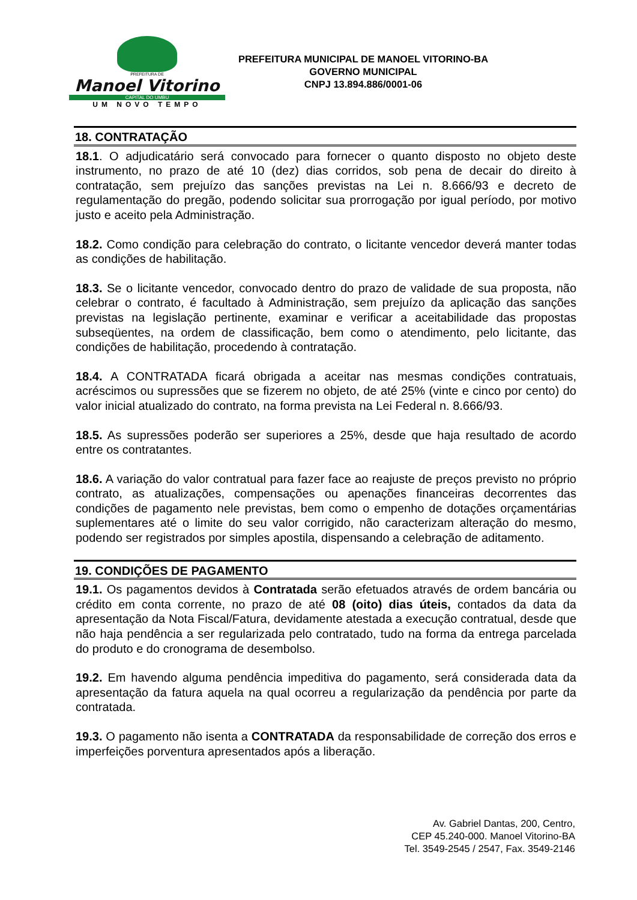PREFEITURA DE
Manoel Vitorino
CAPITAL DO UMBU
UM NOVO TEMPO
PREFEITURA MUNICIPAL DE MANOEL VITORINO-BA
GOVERNO MUNICIPAL
CNPJ 13.894.886/0001-06
18. CONTRATAÇÃO
18.1. O adjudicatário será convocado para fornecer o quanto disposto no objeto deste instrumento, no prazo de até 10 (dez) dias corridos, sob pena de decair do direito à contratação, sem prejuízo das sanções previstas na Lei n. 8.666/93 e decreto de regulamentação do pregão, podendo solicitar sua prorrogação por igual período, por motivo justo e aceito pela Administração.
18.2. Como condição para celebração do contrato, o licitante vencedor deverá manter todas as condições de habilitação.
18.3. Se o licitante vencedor, convocado dentro do prazo de validade de sua proposta, não celebrar o contrato, é facultado à Administração, sem prejuízo da aplicação das sanções previstas na legislação pertinente, examinar e verificar a aceitabilidade das propostas subseqüentes, na ordem de classificação, bem como o atendimento, pelo licitante, das condições de habilitação, procedendo à contratação.
18.4. A CONTRATADA ficará obrigada a aceitar nas mesmas condições contratuais, acréscimos ou supressões que se fizerem no objeto, de até 25% (vinte e cinco por cento) do valor inicial atualizado do contrato, na forma prevista na Lei Federal n. 8.666/93.
18.5. As supressões poderão ser superiores a 25%, desde que haja resultado de acordo entre os contratantes.
18.6. A variação do valor contratual para fazer face ao reajuste de preços previsto no próprio contrato, as atualizações, compensações ou apenações financeiras decorrentes das condições de pagamento nele previstas, bem como o empenho de dotações orçamentárias suplementares até o limite do seu valor corrigido, não caracterizam alteração do mesmo, podendo ser registrados por simples apostila, dispensando a celebração de aditamento.
19. CONDIÇÕES DE PAGAMENTO
19.1. Os pagamentos devidos à Contratada serão efetuados através de ordem bancária ou crédito em conta corrente, no prazo de até 08 (oito) dias úteis, contados da data da apresentação da Nota Fiscal/Fatura, devidamente atestada a execução contratual, desde que não haja pendência a ser regularizada pelo contratado, tudo na forma da entrega parcelada do produto e do cronograma de desembolso.
19.2. Em havendo alguma pendência impeditiva do pagamento, será considerada data da apresentação da fatura aquela na qual ocorreu a regularização da pendência por parte da contratada.
19.3. O pagamento não isenta a CONTRATADA da responsabilidade de correção dos erros e imperfeições porventura apresentados após a liberação.
Av. Gabriel Dantas, 200, Centro,
CEP 45.240-000. Manoel Vitorino-BA
Tel. 3549-2545 / 2547, Fax. 3549-2146